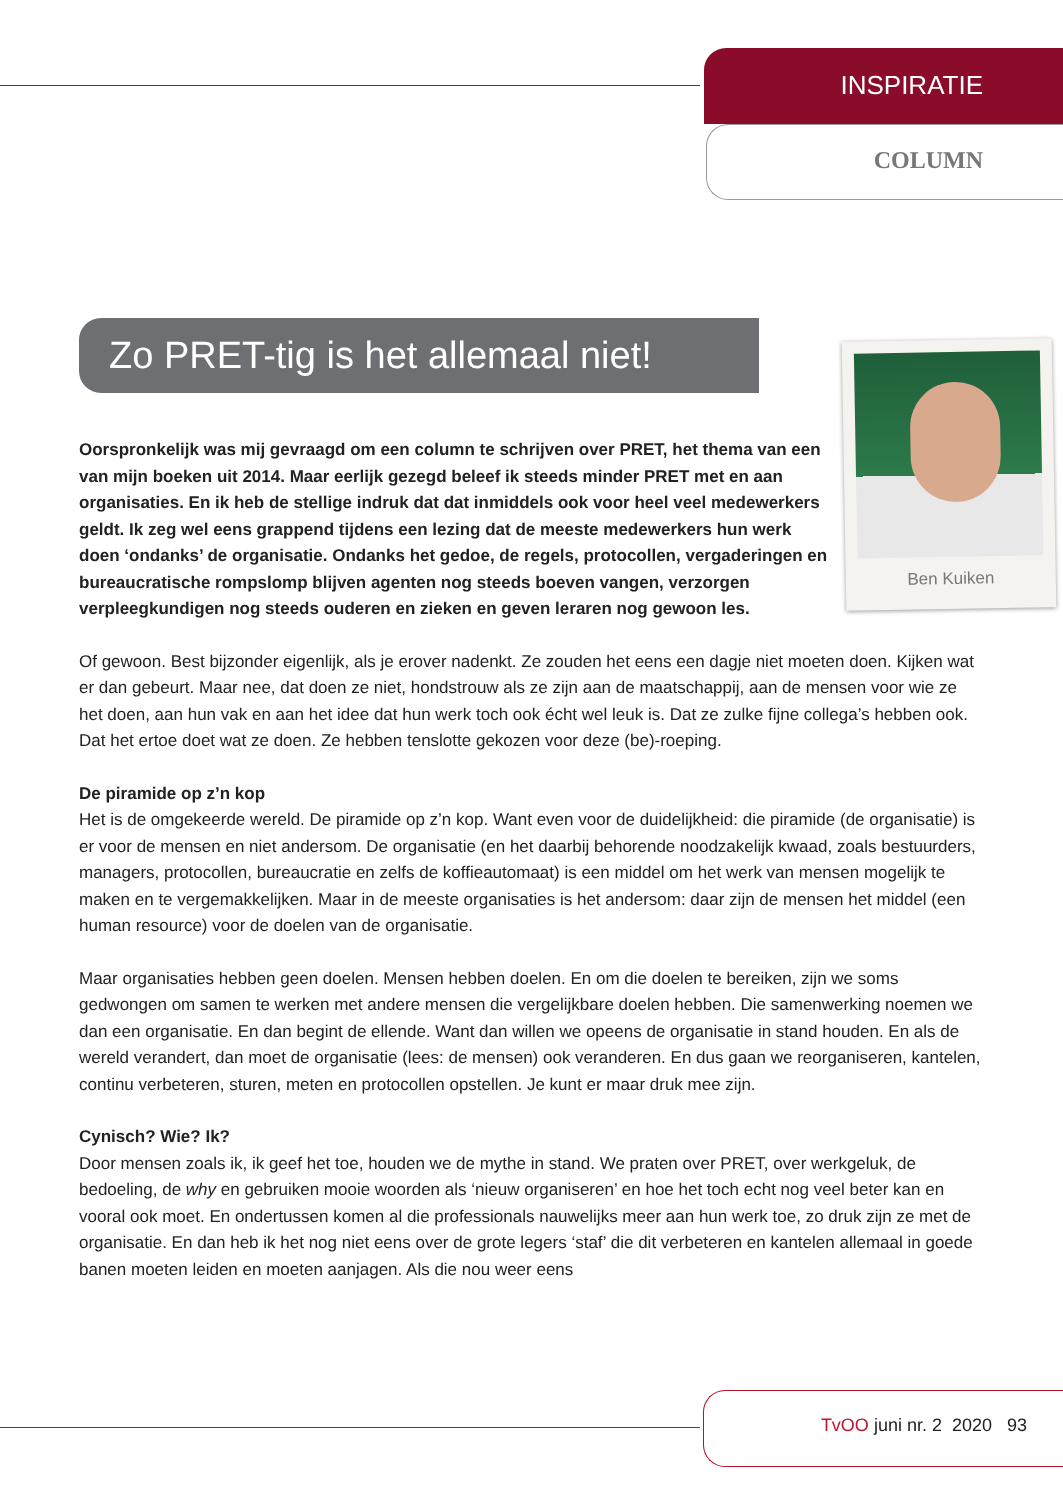INSPIRATIE
COLUMN
Ben Kuiken
Zo PRET-tig is het allemaal niet!
Oorspronkelijk was mij gevraagd om een column te schrijven over PRET, het thema van een van mijn boeken uit 2014. Maar eerlijk gezegd beleef ik steeds minder PRET met en aan organisaties. En ik heb de stellige indruk dat dat inmiddels ook voor heel veel medewerkers geldt. Ik zeg wel eens grappend tijdens een lezing dat de meeste medewerkers hun werk doen ‘ondanks’ de organisatie. Ondanks het gedoe, de regels, protocollen, vergaderingen en bureaucratische rompslomp blijven agenten nog steeds boeven vangen, verzorgen verpleegkundigen nog steeds ouderen en zieken en geven leraren nog gewoon les.
Of gewoon. Best bijzonder eigenlijk, als je erover nadenkt. Ze zouden het eens een dagje niet moeten doen. Kijken wat er dan gebeurt. Maar nee, dat doen ze niet, hondstrouw als ze zijn aan de maatschappij, aan de mensen voor wie ze het doen, aan hun vak en aan het idee dat hun werk toch ook écht wel leuk is. Dat ze zulke fijne collega’s hebben ook. Dat het ertoe doet wat ze doen. Ze hebben tenslotte gekozen voor deze (be)-roeping.
De piramide op z’n kop
Het is de omgekeerde wereld. De piramide op z’n kop. Want even voor de duidelijkheid: die piramide (de organisatie) is er voor de mensen en niet andersom. De organisatie (en het daarbij behorende noodzakelijk kwaad, zoals bestuurders, managers, protocollen, bureaucratie en zelfs de koffieautomaat) is een middel om het werk van mensen mogelijk te maken en te vergemakkelijken. Maar in de meeste organisaties is het andersom: daar zijn de mensen het middel (een human resource) voor de doelen van de organisatie.
Maar organisaties hebben geen doelen. Mensen hebben doelen. En om die doelen te bereiken, zijn we soms gedwongen om samen te werken met andere mensen die vergelijkbare doelen hebben. Die samenwerking noemen we dan een organisatie. En dan begint de ellende. Want dan willen we opeens de organisatie in stand houden. En als de wereld verandert, dan moet de organisatie (lees: de mensen) ook veranderen. En dus gaan we reorganiseren, kantelen, continu verbeteren, sturen, meten en protocollen opstellen. Je kunt er maar druk mee zijn.
Cynisch? Wie? Ik?
Door mensen zoals ik, ik geef het toe, houden we de mythe in stand. We praten over PRET, over werkgeluk, de bedoeling, de why en gebruiken mooie woorden als ‘nieuw organiseren’ en hoe het toch echt nog veel beter kan en vooral ook moet. En ondertussen komen al die professionals nauwelijks meer aan hun werk toe, zo druk zijn ze met de organisatie. En dan heb ik het nog niet eens over de grote legers ‘staf’ die dit verbeteren en kantelen allemaal in goede banen moeten leiden en moeten aanjagen. Als die nou weer eens
TvOO juni nr. 2 2020 93